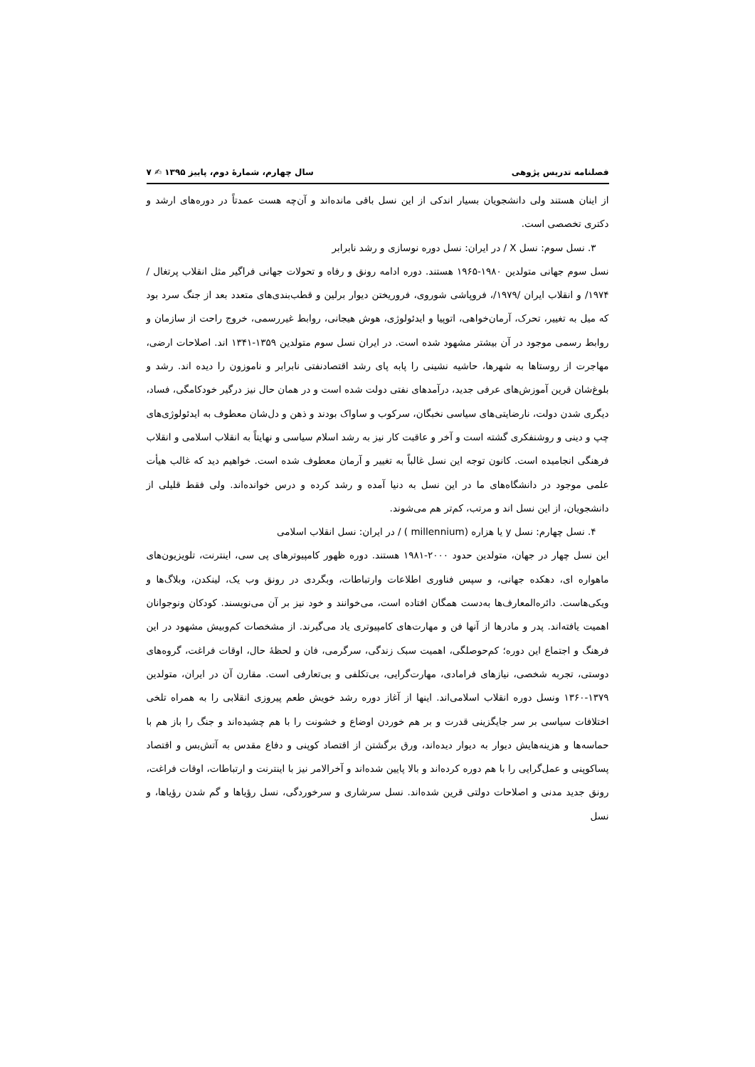فصلنامه تدریس پژوهی سال چهارم، شمارۀ دوم، پاییز ۱۳۹۵ ✍ ۷
از اینان هستند ولی دانشجویان بسیار اندکی از این نسل باقی مانده‌اند و آن‌چه هست عمدتاً در دوره‌های ارشد و دکتری تخصصی است.
۳. نسل سوم: نسل X / در ایران: نسل دوره نوسازی و رشد نابرابر
نسل سوم جهانی متولدین ۱۹۸۰-۱۹۶۵ هستند. دوره ادامه رونق و رفاه و تحولات جهانی فراگیر مثل انقلاب پرتغال /۱۹۷۴/ و انقلاب ایران /۱۹۷۹/، فروپاشی شوروی، فروریختن دیوار برلین و قطب‌بندی‌های متعدد بعد از جنگ سرد بود که میل به تغییر، تحرک، آرمان‌خواهی، اتوپیا و ایدئولوژی، هوش هیجانی، روابط غیررسمی، خروج راحت از سازمان و روابط رسمی موجود در آن بیشتر مشهود شده است. در ایران نسل سوم متولدین ۱۳۵۹-۱۳۴۱ اند. اصلاحات ارضی، مهاجرت از روستاها به شهرها، حاشیه نشینی را پابه پای رشد اقتصادنفتی نابرابر و ناموزون را دیده اند. رشد و بلوغ‌شان قرین آموزش‌های عرفی جدید، درآمدهای نفتی دولت شده است و در همان حال نیز درگیر خودکامگی، فساد، دیگری شدن دولت، نارضایتی‌های سیاسی نخبگان، سرکوب و ساواک بودند و ذهن و دل‌شان معطوف به ایدئولوژی‌های چپ و دینی و روشنفکری گشته است و آخر و عاقبت کار نیز به رشد اسلام سیاسی و نهایتاً به انقلاب اسلامی و انقلاب فرهنگی انجامیده است. کانون توجه این نسل غالباً به تغییر و آرمان معطوف شده است. خواهیم دید که غالب هیأت علمی موجود در دانشگاه‌های ما در این نسل به دنیا آمده و رشد کرده و درس خوانده‌اند. ولی فقط قلیلی از دانشجویان، از این نسل اند و مرتب، کم‌تر هم می‌شوند.
۴. نسل چهارم: نسل y یا هزاره (millennium ) / در ایران: نسل انقلاب اسلامی
این نسل چهار در جهان، متولدین حدود ۲۰۰۰-۱۹۸۱ هستند. دوره ظهور کامپیوترهای پی سی، اینترنت، تلویزیون‌های ماهواره ای، دهکده جهانی، و سپس فناوری اطلاعات وارتباطات، وبگردی در رونق وب یک، لینکدن، وبلاگ‌ها و ویکی‌هاست. دائره‌المعارف‌ها به‌دست همگان افتاده است، می‌خوانند و خود نیز بر آن می‌نویسند. کودکان ونوجوانان اهمیت یافته‌اند. پدر و مادرها از آنها فن و مهارت‌های کامپیوتری یاد می‌گیرند. از مشخصات کم‌وبیش مشهود در این فرهنگ و اجتماع این دوره؛ کم‌حوصلگی، اهمیت سبک زندگی، سرگرمی، فان و لحظۀ حال، اوقات فراغت، گروه‌های دوستی، تجربه شخصی، نیازهای فرامادی، مهارت‌گرایی، بی‌تکلفی و بی‌تعارفی است. مقارن آن در ایران، متولدین ۱۳۷۹-۱۳۶۰ ونسل دوره انقلاب اسلامی‌اند. اینها از آغاز دوره رشد خویش طعم پیروزی انقلابی را به همراه تلخی اختلافات سیاسی بر سر جایگزینی قدرت و بر هم خوردن اوضاع و خشونت را با هم چشیده‌اند و جنگ را باز هم با حماسه‌ها و هزینه‌هایش دیوار به دیوار دیده‌اند، ورق برگشتن از اقتصاد کوپنی و دفاع مقدس به آتش‌بس و اقتصاد پساکوپنی و عمل‌گرایی را با هم دوره کرده‌اند و بالا پایین شده‌اند و آخرالامر نیز با اینترنت و ارتباطات، اوقات فراغت، رونق جدید مدنی و اصلاحات دولتی قرین شده‌اند. نسل سرشاری و سرخوردگی، نسل رؤیاها و گم شدن رؤیاها، و نسل